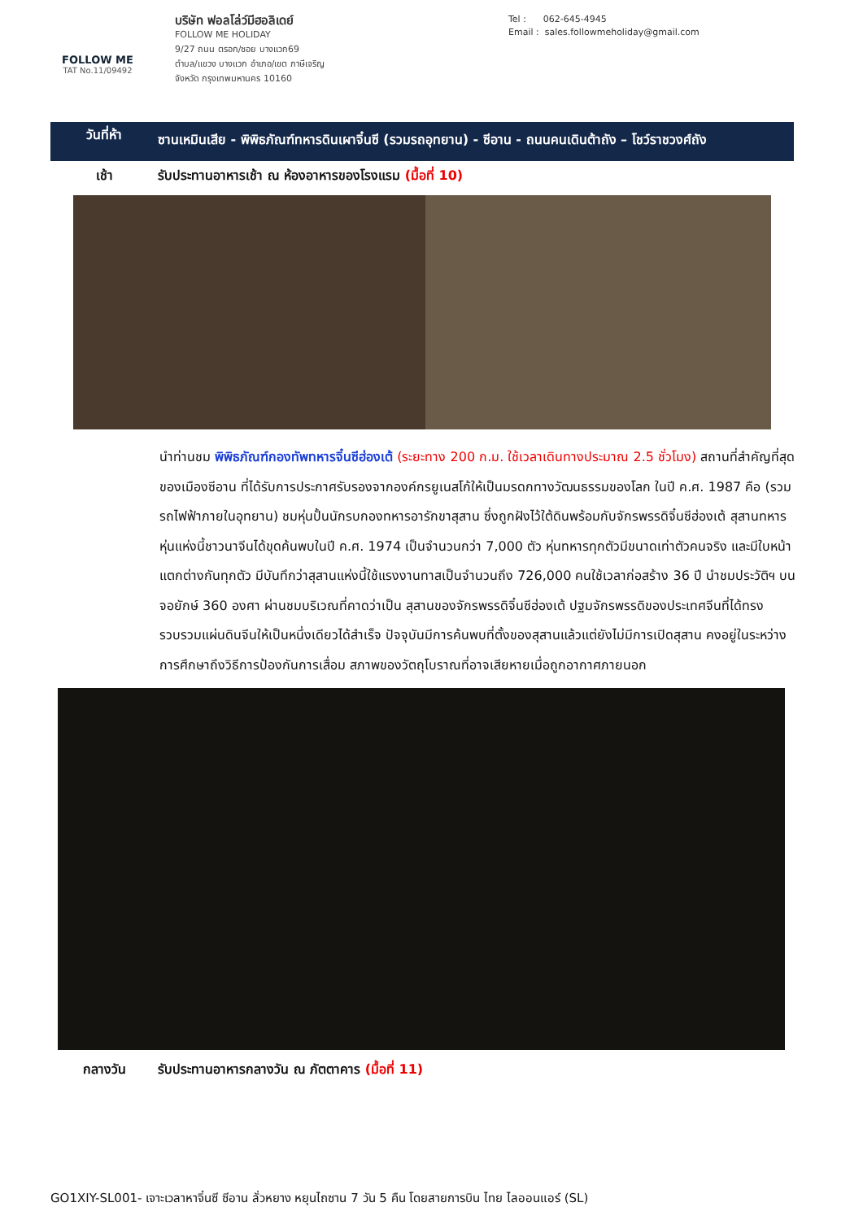FOLLOW ME
TAT No.11/09492
บริษัท ฟอลโล่ว์มีฮอลิเดย์
FOLLOW ME HOLIDAY
9/27 ถนน ตรอก/ซอย บางแวก69
ตำบล/แขวง บางแวก อำเภอ/เขต ภาษีเจริญ
จังหวัด กรุงเทพมหานคร 10160
Tel : 062-645-4945
Email : sales.followmeholiday@gmail.com
วันที่ห้า
ซานเหมินเสีย - พิพิธภัณฑ์ทหารดินเผาจิ๋นซี (รวมรถอุทยาน) - ซีอาน - ถนนคนเดินต้าถัง – โชว์ราชวงศ์ถัง
เช้า รับประทานอาหารเช้า ณ ห้องอาหารของโรงแรม (มื้อที่ 10)
นำท่านชม พิพิธภัณฑ์กองทัพทหารจิ๋นซีฮ่องเต้ (ระยะทาง 200 ก.ม. ใช้เวลาเดินทางประมาณ 2.5 ชั่วโมง) สถานที่สำคัญที่สุดของเมืองซีอาน ที่ได้รับการประกาศรับรองจากองค์กรยูเนสโก้ให้เป็นมรดกทางวัฒนธรรมของโลก ในปี ค.ศ. 1987 คือ (รวมรถไฟฟ้าภายในอุทยาน) ชมหุ่นปั้นนักรบกองทหารอารักขาสุสาน ซึ่งถูกฝังไว้ใต้ดินพร้อมกับจักรพรรดิจิ๋นซีฮ่องเต้ สุสานทหารหุ่นแห่งนี้ชาวนาจีนได้ขุดค้นพบในปี ค.ศ. 1974 เป็นจำนวนกว่า 7,000 ตัว หุ่นทหารทุกตัวมีขนาดเท่าตัวคนจริง และมีใบหน้าแตกต่างกันทุกตัว มีบันทึกว่าสุสานแห่งนี้ใช้แรงงานทาสเป็นจำนวนถึง 726,000 คนใช้เวลาก่อสร้าง 36 ปี นำชมประวัติฯ บนจอยักษ์ 360 องศา ผ่านชมบริเวณที่คาดว่าเป็น สุสานของจักรพรรดิจิ๋นซีฮ่องเต้ ปฐมจักรพรรดิของประเทศจีนที่ได้ทรงรวบรวมแผ่นดินจีนให้เป็นหนึ่งเดียวได้สำเร็จ ปัจจุบันมีการค้นพบที่ตั้งของสุสานแล้วแต่ยังไม่มีการเปิดสุสาน คงอยู่ในระหว่างการศึกษาถึงวิธีการป้องกันการเสื่อม สภาพของวัตถุโบราณที่อาจเสียหายเมื่อถูกอากาศภายนอก
กลางวัน รับประทานอาหารกลางวัน ณ ภัตตาคาร (มื้อที่ 11)
GO1XIY-SL001- เจาะเวลาหาจิ๋นซี ซีอาน ลั่วหยาง หยุนไถซาน 7 วัน 5 คืน โดยสายการบิน ไทย ไลออนแอร์ (SL)